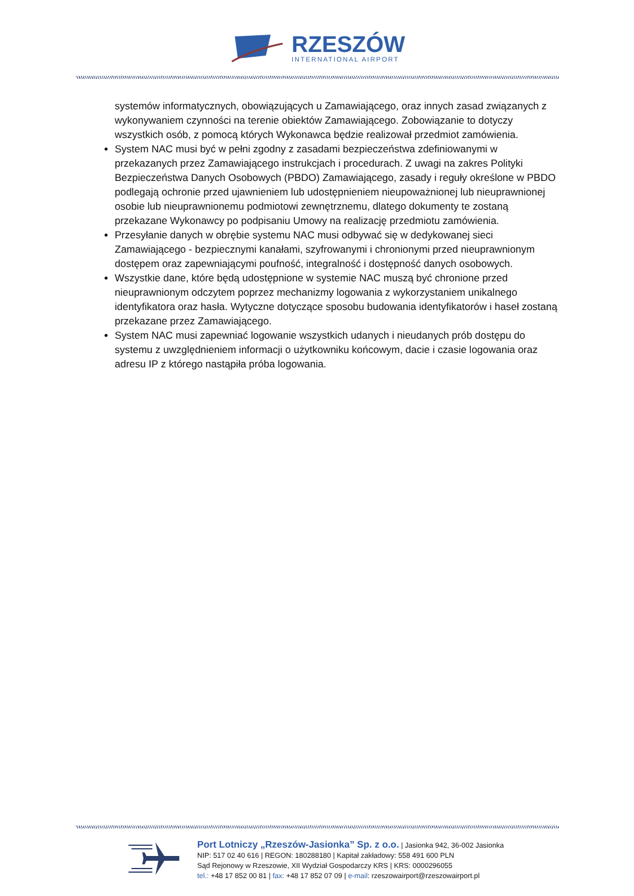RZESZÓW
INTERNATIONAL AIRPORT
systemów informatycznych, obowiązujących u Zamawiającego, oraz innych zasad związanych z wykonywaniem czynności na terenie obiektów Zamawiającego. Zobowiązanie to dotyczy wszystkich osób, z pomocą których Wykonawca będzie realizował przedmiot zamówienia.
System NAC musi być w pełni zgodny z zasadami bezpieczeństwa zdefiniowanymi w przekazanych przez Zamawiającego instrukcjach i procedurach. Z uwagi na zakres Polityki Bezpieczeństwa Danych Osobowych (PBDO) Zamawiającego, zasady i reguły określone w PBDO podlegają ochronie przed ujawnieniem lub udostępnieniem nieupoważnionej lub nieuprawnionej osobie lub nieuprawnionemu podmiotowi zewnętrznemu, dlatego dokumenty te zostaną przekazane Wykonawcy po podpisaniu Umowy na realizację przedmiotu zamówienia.
Przesyłanie danych w obrębie systemu NAC musi odbywać się w dedykowanej sieci Zamawiającego - bezpiecznymi kanałami, szyfrowanymi i chronionymi przed nieuprawnionym dostępem oraz zapewniającymi poufność, integralność i dostępność danych osobowych.
Wszystkie dane, które będą udostępnione w systemie NAC muszą być chronione przed nieuprawnionym odczytem poprzez mechanizmy logowania z wykorzystaniem unikalnego identyfikatora oraz hasła. Wytyczne dotyczące sposobu budowania identyfikatorów i haseł zostaną przekazane przez Zamawiającego.
System NAC musi zapewniać logowanie wszystkich udanych i nieudanych prób dostępu do systemu z uwzględnieniem informacji o użytkowniku końcowym, dacie i czasie logowania oraz adresu IP z którego nastąpiła próba logowania.
Port Lotniczy „Rzeszów-Jasionka” Sp. z o.o. | Jasionka 942, 36-002 Jasionka
NIP: 517 02 40 616 | REGON: 180288180 | Kapitał zakładowy: 558 491 600 PLN
Sąd Rejonowy w Rzeszowie, XII Wydział Gospodarczy KRS | KRS: 0000296055
tel.: +48 17 852 00 81 | fax: +48 17 852 07 09 | e-mail: rzeszowairport@rzeszowairport.pl